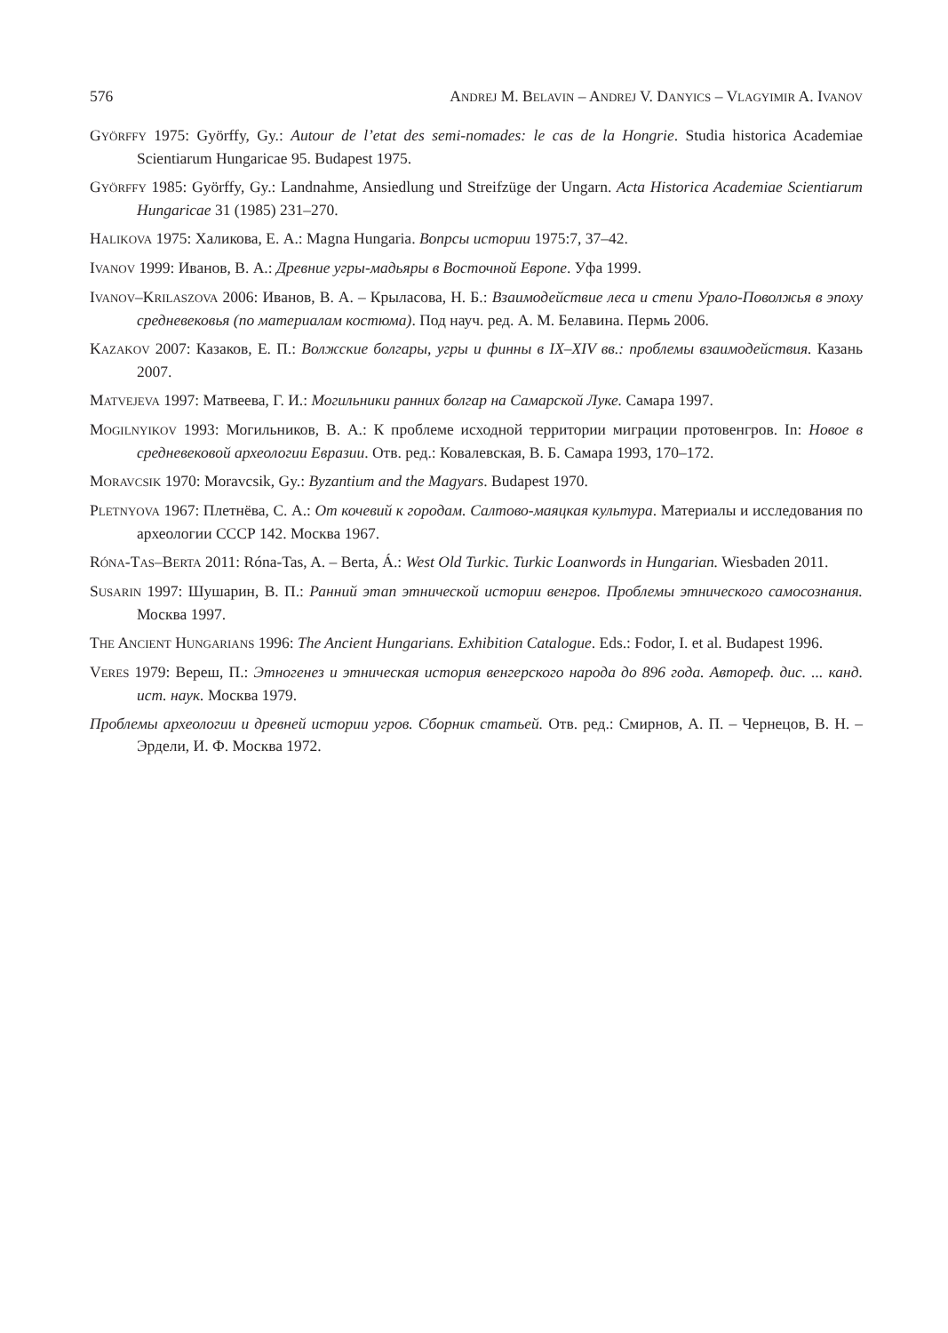576 ANDREJ M. BELAVIN – ANDREJ V. DANYICS – VLAGYIMIR A. IVANOV
GYÖRFFY 1975: Györffy, Gy.: Autour de l’etat des semi-nomades: le cas de la Hongrie. Studia historica Academiae Scientiarum Hungaricae 95. Budapest 1975.
GYÖRFFY 1985: Györffy, Gy.: Landnahme, Ansiedlung und Streifzüge der Ungarn. Acta Historica Academiae Scientiarum Hungaricae 31 (1985) 231–270.
HALIKOVA 1975: Халикова, Е. А.: Magna Hungaria. Вопрсы истории 1975:7, 37–42.
IVANOV 1999: Иванов, В. А.: Древние угры-мадьяры в Восточной Европе. Уфа 1999.
IVANOV–KRILASZOVA 2006: Иванов, В. А. – Крыласова, Н. Б.: Взаимодействие леса и степи Урало-Поволжья в эпоху средневековья (по материалам костюма). Под науч. ред. А. М. Белавина. Пермь 2006.
KAZAKOV 2007: Казаков, Е. П.: Волжские болгары, угры и финны в IX–XIV вв.: проблемы взаимодействия. Казань 2007.
MATVEJEVA 1997: Матвеева, Г. И.: Могильники ранних болгар на Самарской Луке. Самара 1997.
MOGILNYIKOV 1993: Могильников, В. А.: К проблеме исходной территории миграции протовенгров. In: Новое в средневековой археологии Евразии. Отв. ред.: Ковалевская, В. Б. Самара 1993, 170–172.
MORAVCSIK 1970: Moravcsik, Gy.: Byzantium and the Magyars. Budapest 1970.
PLETNYOVA 1967: Плетнёва, С. А.: От кочевий к городам. Салтово-маяцкая культура. Материалы и исследования по археологии СССР 142. Москва 1967.
RÓNA-TAS–BERTA 2011: Róna-Tas, A. – Berta, Á.: West Old Turkic. Turkic Loanwords in Hungarian. Wiesbaden 2011.
SUSARIN 1997: Шушарин, В. П.: Ранний этап этнической истории венгров. Проблемы этнического самосознания. Москва 1997.
THE ANCIENT HUNGARIANS 1996: The Ancient Hungarians. Exhibition Catalogue. Eds.: Fodor, I. et al. Budapest 1996.
VERES 1979: Вереш, П.: Этногенез и этническая история венгерского народа до 896 года. Автореф. дис. ... канд. ист. наук. Москва 1979.
Проблемы археологии и древней истории угров. Сборник статьей. Отв. ред.: Смирнов, А. П. – Чернецов, В. Н. – Эрдели, И. Ф. Москва 1972.